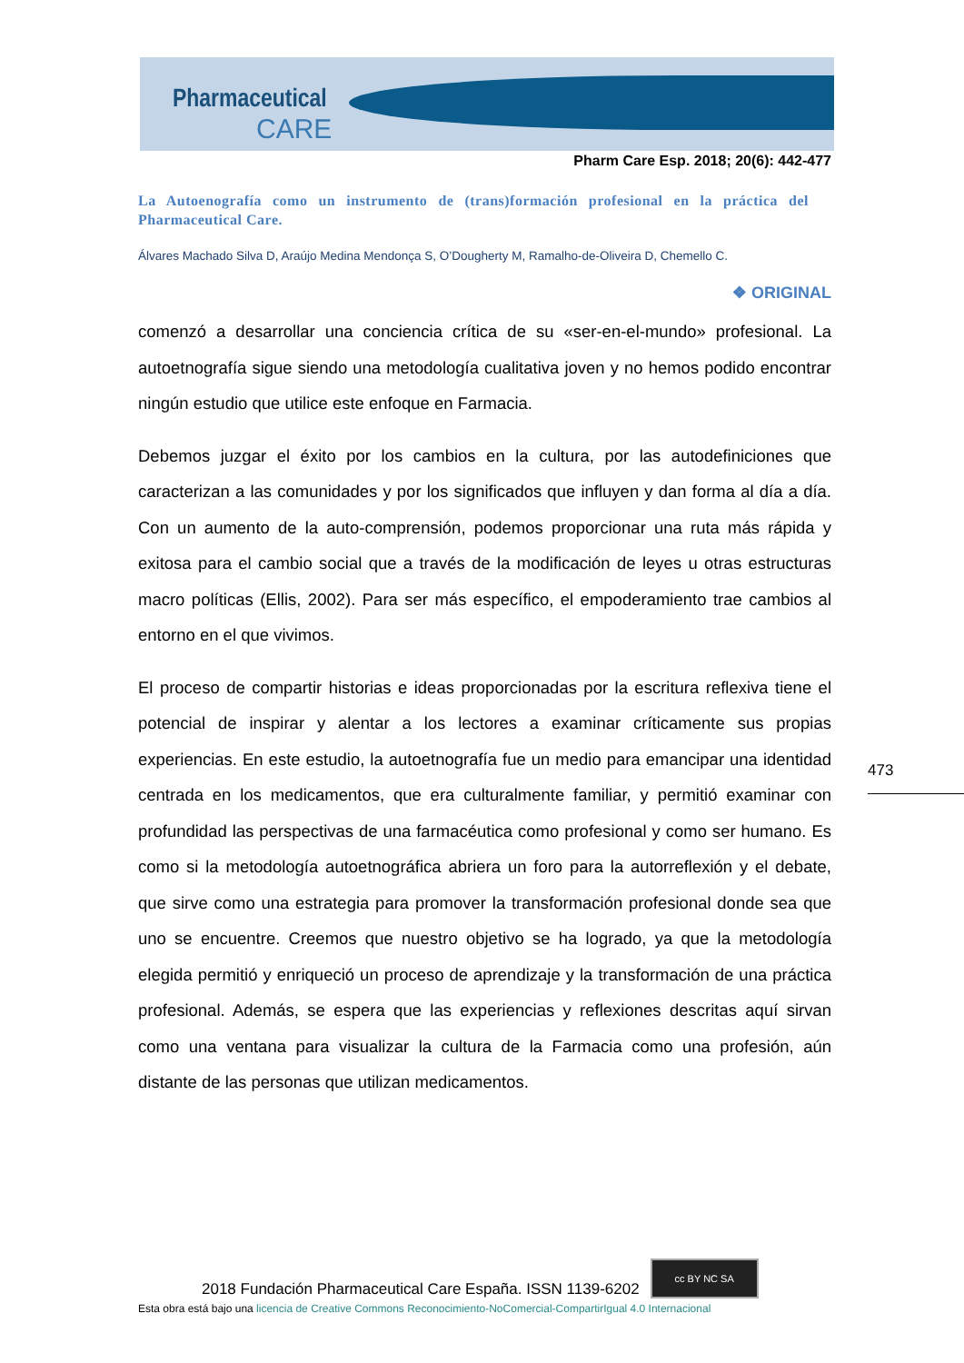Pharmaceutical
CARE
Pharm Care Esp. 2018; 20(6): 442-477
La Autoenografía como un instrumento de (trans)formación profesional en la práctica del Pharmaceutical Care.
Álvares Machado Silva D, Araújo Medina Mendonça S, O’Dougherty M, Ramalho-de-Oliveira D, Chemello C.
❖ ORIGINAL
comenzó a desarrollar una conciencia crítica de su «ser-en-el-mundo» profesional. La autoetnografía sigue siendo una metodología cualitativa joven y no hemos podido encontrar ningún estudio que utilice este enfoque en Farmacia.
Debemos juzgar el éxito por los cambios en la cultura, por las autodefiniciones que caracterizan a las comunidades y por los significados que influyen y dan forma al día a día. Con un aumento de la auto-comprensión, podemos proporcionar una ruta más rápida y exitosa para el cambio social que a través de la modificación de leyes u otras estructuras macro políticas (Ellis, 2002). Para ser más específico, el empoderamiento trae cambios al entorno en el que vivimos.
El proceso de compartir historias e ideas proporcionadas por la escritura reflexiva tiene el potencial de inspirar y alentar a los lectores a examinar críticamente sus propias experiencias. En este estudio, la autoetnografía fue un medio para emancipar una identidad centrada en los medicamentos, que era culturalmente familiar, y permitió examinar con profundidad las perspectivas de una farmacéutica como profesional y como ser humano. Es como si la metodología autoetnográfica abriera un foro para la autorreflexión y el debate, que sirve como una estrategia para promover la transformación profesional donde sea que uno se encuentre. Creemos que nuestro objetivo se ha logrado, ya que la metodología elegida permitió y enriqueció un proceso de aprendizaje y la transformación de una práctica profesional. Además, se espera que las experiencias y reflexiones descritas aquí sirvan como una ventana para visualizar la cultura de la Farmacia como una profesión, aún distante de las personas que utilizan medicamentos.
473
2018 Fundación Pharmaceutical Care España. ISSN 1139-6202 cc BY NC SA
Esta obra está bajo una licencia de Creative Commons Reconocimiento-NoComercial-CompartirIgual 4.0 Internacional